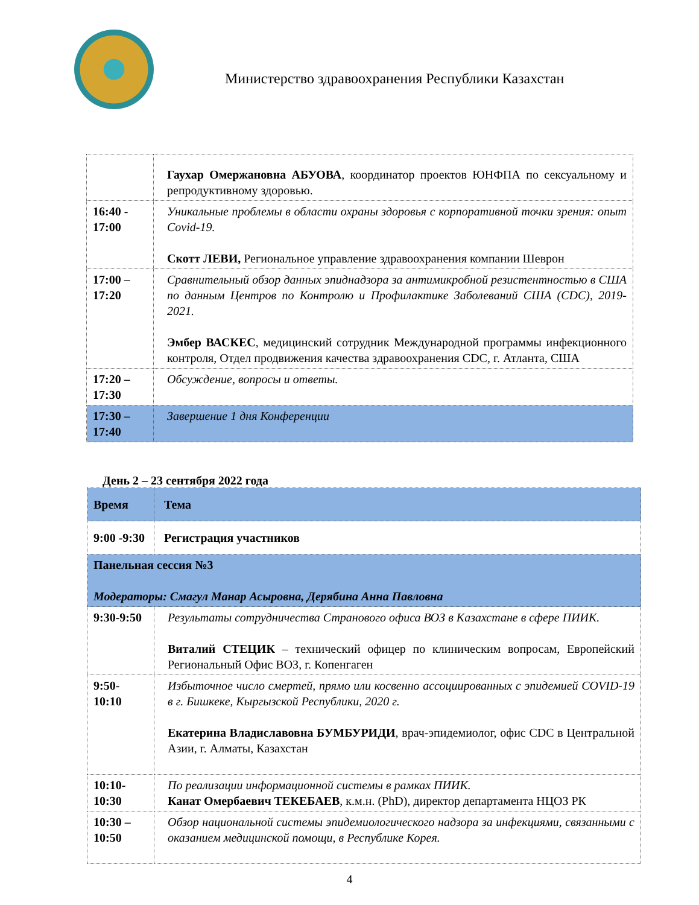Министерство здравоохранения Республики Казахстан
| | Гаухар Омержановна АБУОВА , координатор проектов ЮНФПА по сексуальному и репродуктивному здоровью. |
| 16:40 - 17:00 | Уникальные проблемы в области охраны здоровья с корпоративной точки зрения: опыт Covid-19. Скотт ЛЕВИ, Региональное управление здравоохранения компании Шеврон |
| 17:00 – 17:20 | Сравнительный обзор данных эпиднадзора за антимикробной резистентностью в США по данным Центров по Контролю и Профилактике Заболеваний США (CDC), 2019-2021. Эмбер ВАСКЕС , медицинский сотрудник Международной программы инфекционного контроля, Отдел продвижения качества здравоохранения CDC, г. Атланта, США |
| 17:20 – 17:30 | Обсуждение, вопросы и ответы. |
| 17:30 – 17:40 | Завершение 1 дня Конференции |
День 2 – 23 сентября 2022 года
| Время | Тема |
| --- | --- |
| 9:00 -9:30 | Регистрация участников |
| Панельная сессия №3 Модераторы: Смагул Манар Асыровна, Дерябина Анна Павловна | |
| 9:30-9:50 | Результаты сотрудничества Странового офиса ВОЗ в Казахстане в сфере ПИИК. Виталий СТЕЦИК – технический офицер по клиническим вопросам, Европейский Региональный Офис ВОЗ, г. Копенгаген |
| 9:50- 10:10 | Избыточное число смертей, прямо или косвенно ассоциированных с эпидемией COVID-19 в г. Бишкеке, Кыргызской Республики, 2020 г. Екатерина Владиславовна БУМБУРИДИ , врач-эпидемиолог, офис CDC в Центральной Азии, г. Алматы, Казахстан |
| 10:10- 10:30 | По реализации информационной системы в рамках ПИИК. Канат Омербаевич ТЕКЕБАЕВ , к.м.н. (PhD), директор департамента НЦОЗ РК |
| 10:30 – 10:50 | Обзор национальной системы эпидемиологического надзора за инфекциями, связанными с оказанием медицинской помощи, в Республике Корея. |
4